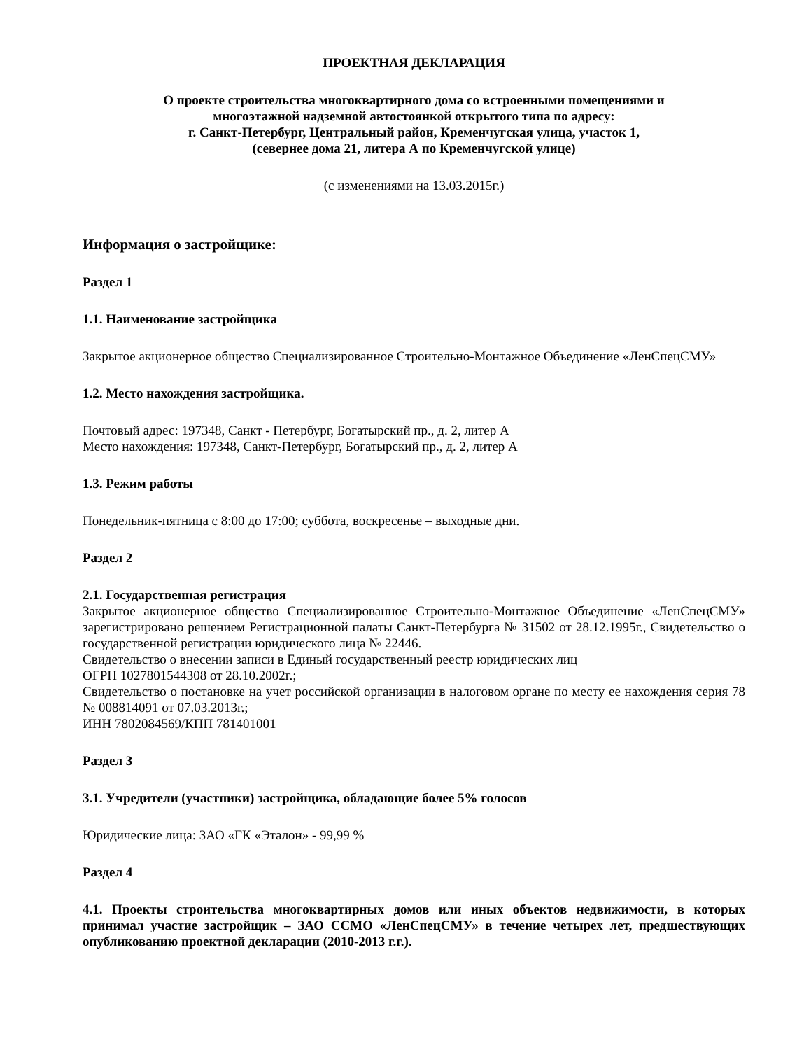ПРОЕКТНАЯ ДЕКЛАРАЦИЯ
О проекте строительства многоквартирного дома со встроенными помещениями и
многоэтажной надземной автостоянкой открытого типа по адресу:
г. Санкт-Петербург, Центральный район, Кременчугская улица, участок 1,
(севернее дома 21, литера А по Кременчугской улице)
(с изменениями на 13.03.2015г.)
Информация о застройщике:
Раздел 1
1.1. Наименование застройщика
Закрытое акционерное общество Специализированное Строительно-Монтажное Объединение «ЛенСпецСМУ»
1.2. Место нахождения застройщика.
Почтовый адрес: 197348, Санкт - Петербург, Богатырский пр., д. 2, литер А
Место нахождения: 197348, Санкт-Петербург, Богатырский пр., д. 2, литер А
1.3. Режим работы
Понедельник-пятница с 8:00 до 17:00; суббота, воскресенье – выходные дни.
Раздел 2
2.1. Государственная регистрация
Закрытое акционерное общество Специализированное Строительно-Монтажное Объединение «ЛенСпецСМУ» зарегистрировано решением Регистрационной палаты Санкт-Петербурга № 31502 от 28.12.1995г., Свидетельство о государственной регистрации юридического лица № 22446.
Свидетельство о внесении записи в Единый государственный реестр юридических лиц
ОГРН 1027801544308 от 28.10.2002г.;
Свидетельство о постановке на учет российской организации в налоговом органе по месту ее нахождения серия 78 № 008814091 от 07.03.2013г.;
ИНН 7802084569/КПП 781401001
Раздел 3
3.1. Учредители (участники) застройщика, обладающие более 5% голосов
Юридические лица: ЗАО «ГК «Эталон» - 99,99 %
Раздел 4
4.1. Проекты строительства многоквартирных домов или иных объектов недвижимости, в которых принимал участие застройщик – ЗАО ССМО «ЛенСпецСМУ» в течение четырех лет, предшествующих опубликованию проектной декларации (2010-2013 г.г.).